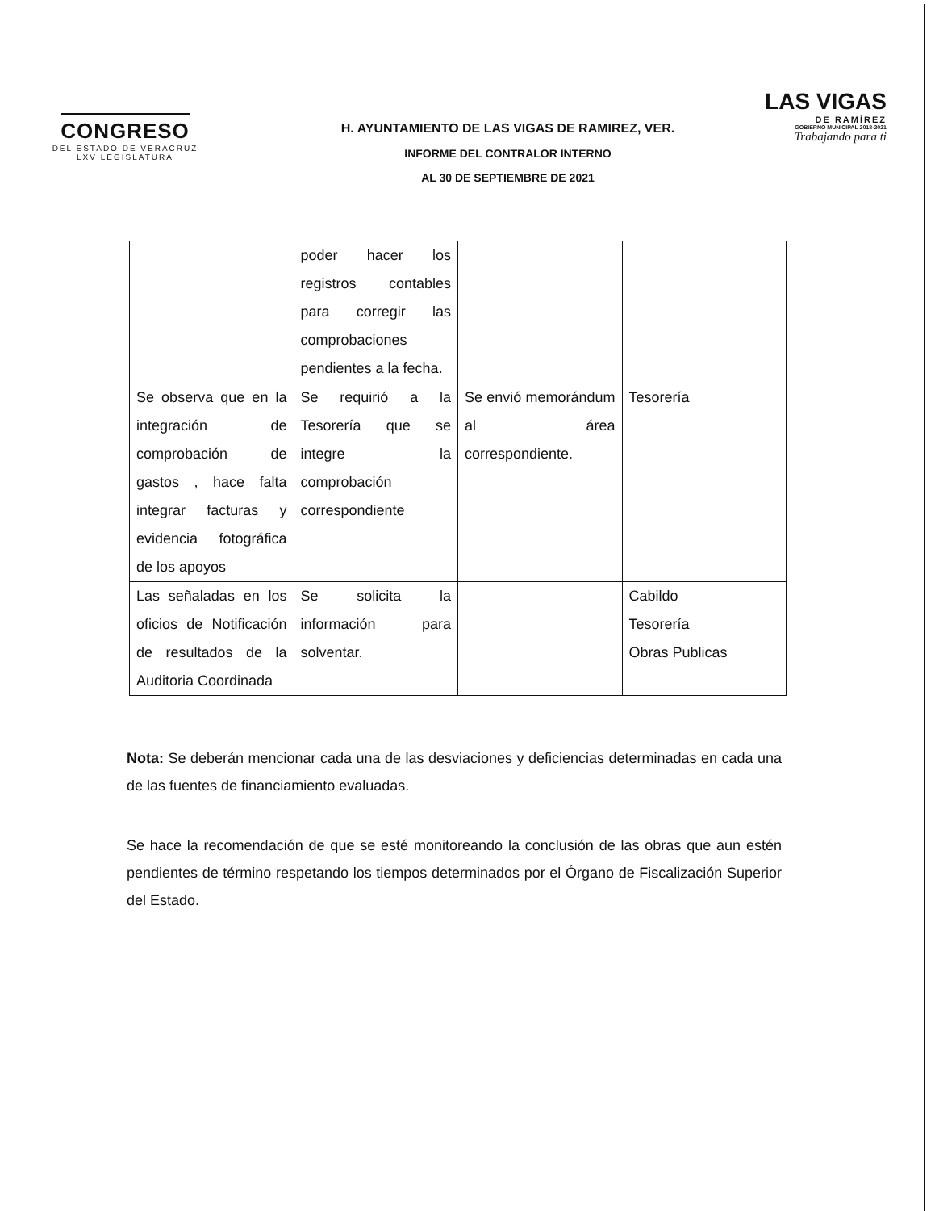CONGRESO
DEL ESTADO DE VERACRUZ
LXV LEGISLATURA
LAS VIGAS
DE RAMÍREZ
GOBIERNO MUNICIPAL 2018-2021
Trabajando para ti
H. AYUNTAMIENTO DE LAS VIGAS DE RAMIREZ, VER.
INFORME DEL CONTRALOR INTERNO
AL 30 DE SEPTIEMBRE DE 2021
| | poder hacer los registros contables para corregir las comprobaciones pendientes a la fecha. | | |
| Se observa que en la integración de comprobación de gastos , hace falta integrar facturas y evidencia fotográfica de los apoyos | Se requirió a la Tesorería que se integre la comprobación correspondiente | Se envió memorándum al área correspondiente. | Tesorería |
| Las señaladas en los oficios de Notificación de resultados de la Auditoria Coordinada | Se solicita la información para solventar. | | Cabildo Tesorería Obras Publicas |
Nota: Se deberán mencionar cada una de las desviaciones y deficiencias determinadas en cada una de las fuentes de financiamiento evaluadas.
Se hace la recomendación de que se esté monitoreando la conclusión de las obras que aun estén pendientes de término respetando los tiempos determinados por el Órgano de Fiscalización Superior del Estado.